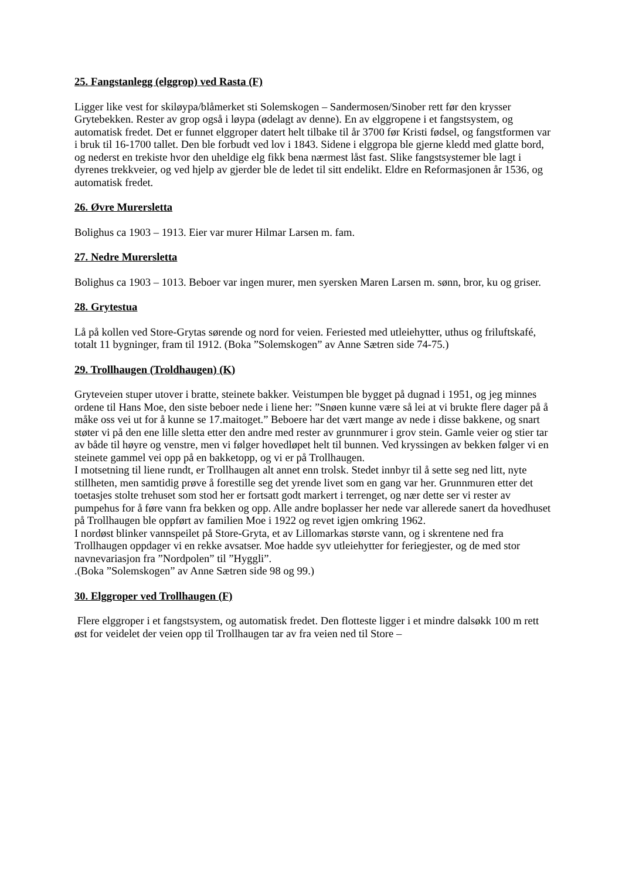25. Fangstanlegg (elggrop) ved Rasta (F)
Ligger like vest for skiløypa/blåmerket sti Solemskogen – Sandermosen/Sinober rett før den krysser Grytebekken. Rester av grop også i løypa (ødelagt av denne). En av elggropene i et fangstsystem, og automatisk fredet. Det er funnet elggroper datert helt tilbake til år 3700 før Kristi fødsel, og fangstformen var i bruk til 16-1700 tallet. Den ble forbudt ved lov i 1843. Sidene i elggropa ble gjerne kledd med glatte bord, og nederst en trekiste hvor den uheldige elg fikk bena nærmest låst fast. Slike fangstsystemer ble lagt i dyrenes trekkveier, og ved hjelp av gjerder ble de ledet til sitt endelikt. Eldre en Reformasjonen år 1536, og automatisk fredet.
26. Øvre Murersletta
Bolighus ca 1903 – 1913. Eier var murer Hilmar Larsen m. fam.
27. Nedre Murersletta
Bolighus ca 1903 – 1013. Beboer var ingen murer, men syersken Maren Larsen m. sønn, bror, ku og griser.
28. Grytestua
Lå på kollen ved Store-Grytas sørende og nord for veien. Feriested med utleiehytter, uthus og friluftskafé, totalt 11 bygninger, fram til 1912. (Boka ”Solemskogen” av Anne Sætren side 74-75.)
29. Trollhaugen (Troldhaugen) (K)
Gryteveien stuper utover i bratte, steinete bakker. Veistumpen ble bygget på dugnad i 1951, og jeg minnes ordene til Hans Moe, den siste beboer nede i liene her: ”Snøen kunne være så lei at vi brukte flere dager på å måke oss vei ut for å kunne se 17.maitoget.” Beboere har det vært mange av nede i disse bakkene, og snart støter vi på den ene lille sletta etter den andre med rester av grunnmurer i grov stein. Gamle veier og stier tar av både til høyre og venstre, men vi følger hovedløpet helt til bunnen. Ved kryssingen av bekken følger vi en steinete gammel vei opp på en bakketopp, og vi er på Trollhaugen.
I motsetning til liene rundt, er Trollhaugen alt annet enn trolsk. Stedet innbyr til å sette seg ned litt, nyte stillheten, men samtidig prøve å forestille seg det yrende livet som en gang var her. Grunnmuren etter det toetasjes stolte trehuset som stod her er fortsatt godt markert i terrenget, og nær dette ser vi rester av pumpehus for å føre vann fra bekken og opp. Alle andre boplasser her nede var allerede sanert da hovedhuset på Trollhaugen ble oppført av familien Moe i 1922 og revet igjen omkring 1962.
I nordøst blinker vannspeilet på Store-Gryta, et av Lillomarkas største vann, og i skrentene ned fra Trollhaugen oppdager vi en rekke avsatser. Moe hadde syv utleiehytter for feriegjester, og de med stor navnevariasjon fra ”Nordpolen” til ”Hyggli”.
.(Boka ”Solemskogen” av Anne Sætren side 98 og 99.)
30. Elggroper ved Trollhaugen (F)
Flere elggroper i et fangstsystem, og automatisk fredet. Den flotteste ligger i et mindre dalsøkk 100 m rett øst for veidelet der veien opp til Trollhaugen tar av fra veien ned til Store –